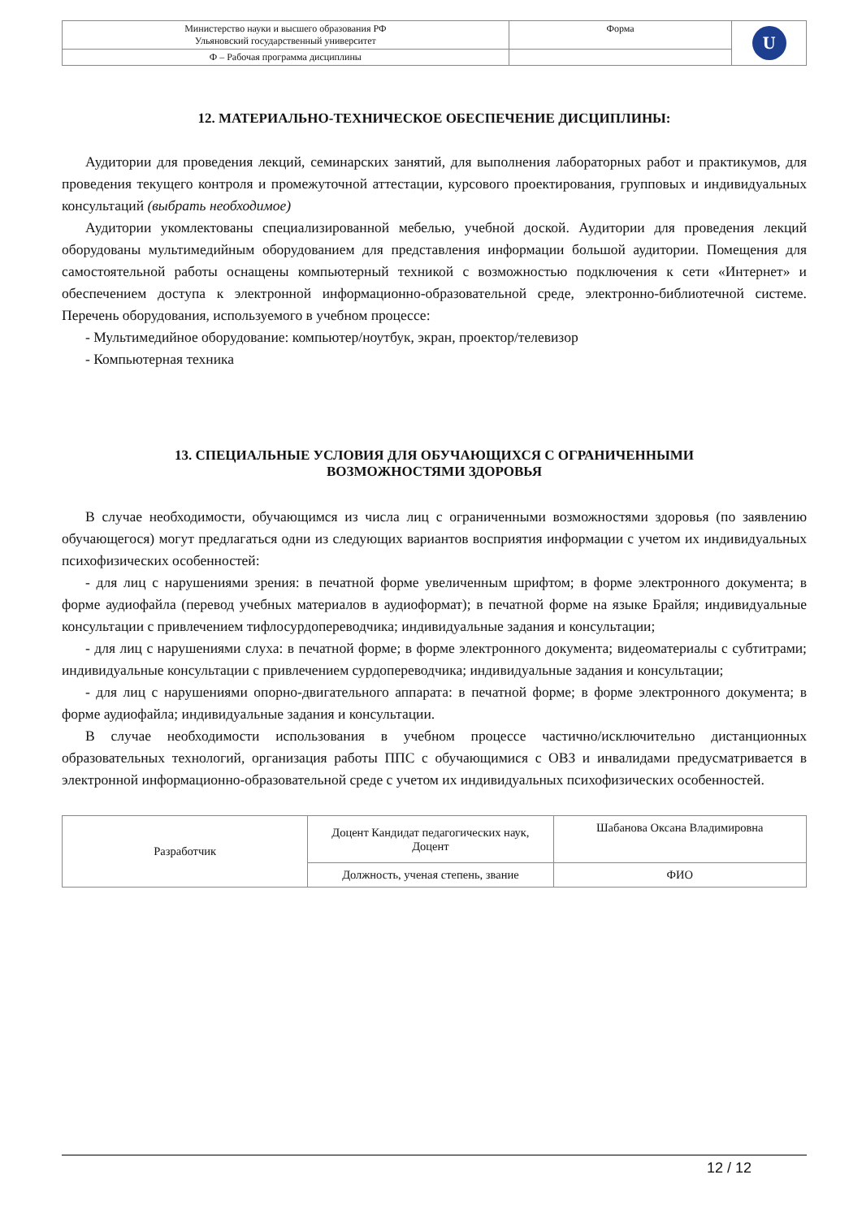| Министерство науки и высшего образования РФ Ульяновский государственный университет | Форма | U |
| Ф – Рабочая программа дисциплины | | |
12. МАТЕРИАЛЬНО-ТЕХНИЧЕСКОЕ ОБЕСПЕЧЕНИЕ ДИСЦИПЛИНЫ:
Аудитории для проведения лекций, семинарских занятий, для выполнения лабораторных работ и практикумов, для проведения текущего контроля и промежуточной аттестации, курсового проектирования, групповых и индивидуальных консультаций (выбрать необходимое)
Аудитории укомлектованы специализированной мебелью, учебной доской. Аудитории для проведения лекций оборудованы мультимедийным оборудованием для представления информации большой аудитории. Помещения для самостоятельной работы оснащены компьютерный техникой с возможностью подключения к сети «Интернет» и обеспечением доступа к электронной информационно-образовательной среде, электронно-библиотечной системе. Перечень оборудования, используемого в учебном процессе:
- Мультимедийное оборудование: компьютер/ноутбук, экран, проектор/телевизор
- Компьютерная техника
13. СПЕЦИАЛЬНЫЕ УСЛОВИЯ ДЛЯ ОБУЧАЮЩИХСЯ С ОГРАНИЧЕННЫМИ
ВОЗМОЖНОСТЯМИ ЗДОРОВЬЯ
В случае необходимости, обучающимся из числа лиц с ограниченными возможностями здоровья (по заявлению обучающегося) могут предлагаться одни из следующих вариантов восприятия информации с учетом их индивидуальных психофизических особенностей:
- для лиц с нарушениями зрения: в печатной форме увеличенным шрифтом; в форме электронного документа; в форме аудиофайла (перевод учебных материалов в аудиоформат); в печатной форме на языке Брайля; индивидуальные консультации с привлечением тифлосурдопереводчика; индивидуальные задания и консультации;
- для лиц с нарушениями слуха: в печатной форме; в форме электронного документа; видеоматериалы с субтитрами; индивидуальные консультации с привлечением сурдопереводчика; индивидуальные задания и консультации;
- для лиц с нарушениями опорно-двигательного аппарата: в печатной форме; в форме электронного документа; в форме аудиофайла; индивидуальные задания и консультации.
В случае необходимости использования в учебном процессе частично/исключительно дистанционных образовательных технологий, организация работы ППС с обучающимися с ОВЗ и инвалидами предусматривается в электронной информационно-образовательной среде с учетом их индивидуальных психофизических особенностей.
| Разработчик | Доцент Кандидат педагогических наук, Доцент | Шабанова Оксана Владимировна |
| | Должность, ученая степень, звание | ФИО |
12 / 12